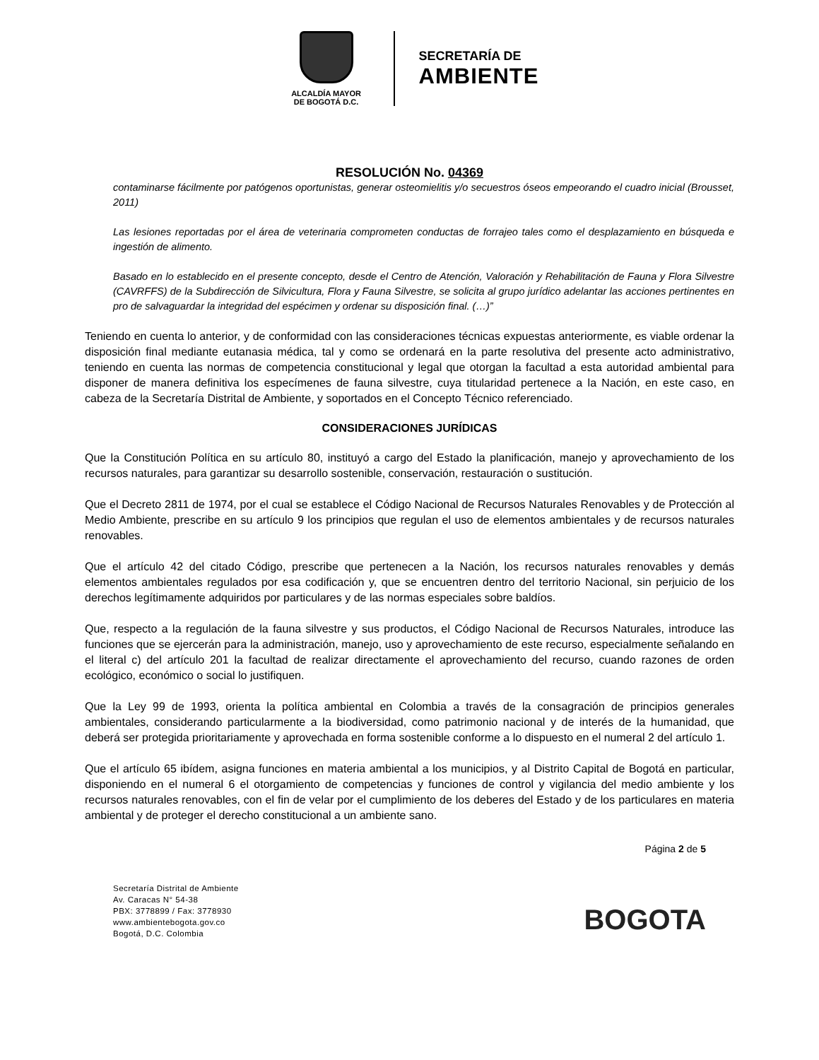ALCALDÍA MAYOR
DE BOGOTÁ D.C.
SECRETARÍA DE
AMBIENTE
RESOLUCIÓN No. 04369
contaminarse fácilmente por patógenos oportunistas, generar osteomielitis y/o secuestros óseos empeorando el cuadro inicial (Brousset, 2011)
Las lesiones reportadas por el área de veterinaria comprometen conductas de forrajeo tales como el desplazamiento en búsqueda e ingestión de alimento.
Basado en lo establecido en el presente concepto, desde el Centro de Atención, Valoración y Rehabilitación de Fauna y Flora Silvestre (CAVRFFS) de la Subdirección de Silvicultura, Flora y Fauna Silvestre, se solicita al grupo jurídico adelantar las acciones pertinentes en pro de salvaguardar la integridad del espécimen y ordenar su disposición final. (…)”
Teniendo en cuenta lo anterior, y de conformidad con las consideraciones técnicas expuestas anteriormente, es viable ordenar la disposición final mediante eutanasia médica, tal y como se ordenará en la parte resolutiva del presente acto administrativo, teniendo en cuenta las normas de competencia constitucional y legal que otorgan la facultad a esta autoridad ambiental para disponer de manera definitiva los especímenes de fauna silvestre, cuya titularidad pertenece a la Nación, en este caso, en cabeza de la Secretaría Distrital de Ambiente, y soportados en el Concepto Técnico referenciado.
CONSIDERACIONES JURÍDICAS
Que la Constitución Política en su artículo 80, instituyó a cargo del Estado la planificación, manejo y aprovechamiento de los recursos naturales, para garantizar su desarrollo sostenible, conservación, restauración o sustitución.
Que el Decreto 2811 de 1974, por el cual se establece el Código Nacional de Recursos Naturales Renovables y de Protección al Medio Ambiente, prescribe en su artículo 9 los principios que regulan el uso de elementos ambientales y de recursos naturales renovables.
Que el artículo 42 del citado Código, prescribe que pertenecen a la Nación, los recursos naturales renovables y demás elementos ambientales regulados por esa codificación y, que se encuentren dentro del territorio Nacional, sin perjuicio de los derechos legítimamente adquiridos por particulares y de las normas especiales sobre baldíos.
Que, respecto a la regulación de la fauna silvestre y sus productos, el Código Nacional de Recursos Naturales, introduce las funciones que se ejercerán para la administración, manejo, uso y aprovechamiento de este recurso, especialmente señalando en el literal c) del artículo 201 la facultad de realizar directamente el aprovechamiento del recurso, cuando razones de orden ecológico, económico o social lo justifiquen.
Que la Ley 99 de 1993, orienta la política ambiental en Colombia a través de la consagración de principios generales ambientales, considerando particularmente a la biodiversidad, como patrimonio nacional y de interés de la humanidad, que deberá ser protegida prioritariamente y aprovechada en forma sostenible conforme a lo dispuesto en el numeral 2 del artículo 1.
Que el artículo 65 ibídem, asigna funciones en materia ambiental a los municipios, y al Distrito Capital de Bogotá en particular, disponiendo en el numeral 6 el otorgamiento de competencias y funciones de control y vigilancia del medio ambiente y los recursos naturales renovables, con el fin de velar por el cumplimiento de los deberes del Estado y de los particulares en materia ambiental y de proteger el derecho constitucional a un ambiente sano.
Página 2 de 5
Secretaría Distrital de Ambiente
Av. Caracas N° 54-38
PBX: 3778899 / Fax: 3778930
www.ambientebogota.gov.co
Bogotá, D.C. Colombia
BOGOTA